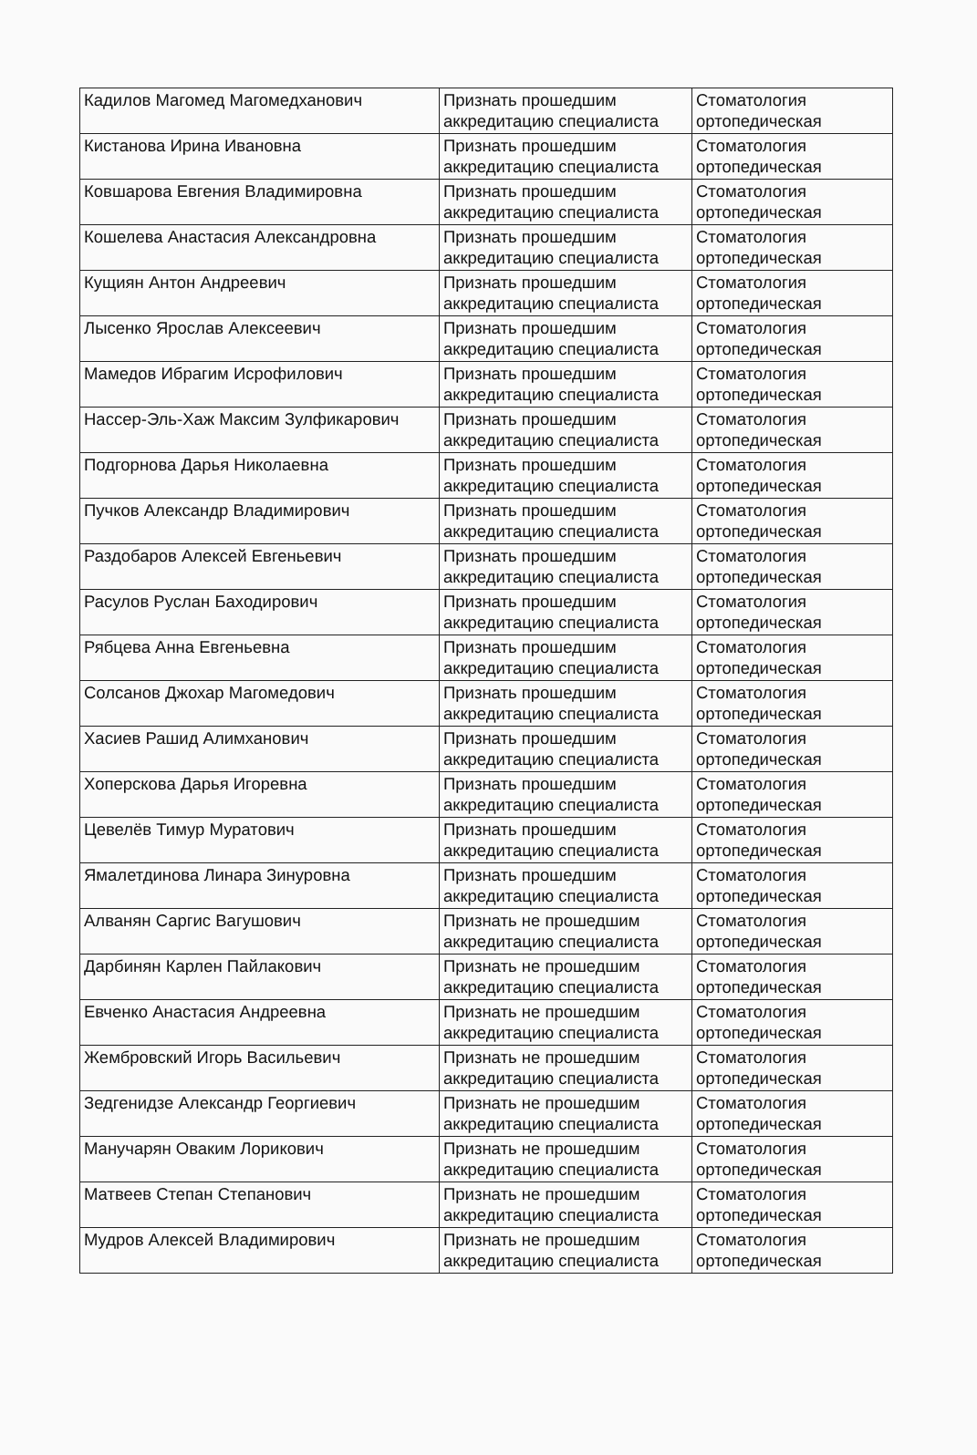| Кадилов Магомед Магомедханович | Признать прошедшим аккредитацию специалиста | Стоматология ортопедическая |
| Кистанова Ирина Ивановна | Признать прошедшим аккредитацию специалиста | Стоматология ортопедическая |
| Ковшарова Евгения Владимировна | Признать прошедшим аккредитацию специалиста | Стоматология ортопедическая |
| Кошелева Анастасия Александровна | Признать прошедшим аккредитацию специалиста | Стоматология ортопедическая |
| Кущиян Антон Андреевич | Признать прошедшим аккредитацию специалиста | Стоматология ортопедическая |
| Лысенко Ярослав Алексеевич | Признать прошедшим аккредитацию специалиста | Стоматология ортопедическая |
| Мамедов Ибрагим Исрофилович | Признать прошедшим аккредитацию специалиста | Стоматология ортопедическая |
| Нассер-Эль-Хаж Максим Зулфикарович | Признать прошедшим аккредитацию специалиста | Стоматология ортопедическая |
| Подгорнова Дарья Николаевна | Признать прошедшим аккредитацию специалиста | Стоматология ортопедическая |
| Пучков Александр Владимирович | Признать прошедшим аккредитацию специалиста | Стоматология ортопедическая |
| Раздобаров Алексей Евгеньевич | Признать прошедшим аккредитацию специалиста | Стоматология ортопедическая |
| Расулов Руслан Баходирович | Признать прошедшим аккредитацию специалиста | Стоматология ортопедическая |
| Рябцева Анна Евгеньевна | Признать прошедшим аккредитацию специалиста | Стоматология ортопедическая |
| Солсанов Джохар Магомедович | Признать прошедшим аккредитацию специалиста | Стоматология ортопедическая |
| Хасиев Рашид Алимханович | Признать прошедшим аккредитацию специалиста | Стоматология ортопедическая |
| Хоперскова Дарья Игоревна | Признать прошедшим аккредитацию специалиста | Стоматология ортопедическая |
| Цевелёв Тимур Муратович | Признать прошедшим аккредитацию специалиста | Стоматология ортопедическая |
| Ямалетдинова Линара Зинуровна | Признать прошедшим аккредитацию специалиста | Стоматология ортопедическая |
| Алванян Саргис Вагушович | Признать не прошедшим аккредитацию специалиста | Стоматология ортопедическая |
| Дарбинян Карлен Пайлакович | Признать не прошедшим аккредитацию специалиста | Стоматология ортопедическая |
| Евченко Анастасия Андреевна | Признать не прошедшим аккредитацию специалиста | Стоматология ортопедическая |
| Жембровский Игорь Васильевич | Признать не прошедшим аккредитацию специалиста | Стоматология ортопедическая |
| Зедгенидзе Александр Георгиевич | Признать не прошедшим аккредитацию специалиста | Стоматология ортопедическая |
| Манучарян Оваким Лорикович | Признать не прошедшим аккредитацию специалиста | Стоматология ортопедическая |
| Матвеев Степан Степанович | Признать не прошедшим аккредитацию специалиста | Стоматология ортопедическая |
| Мудров Алексей Владимирович | Признать не прошедшим аккредитацию специалиста | Стоматология ортопедическая |